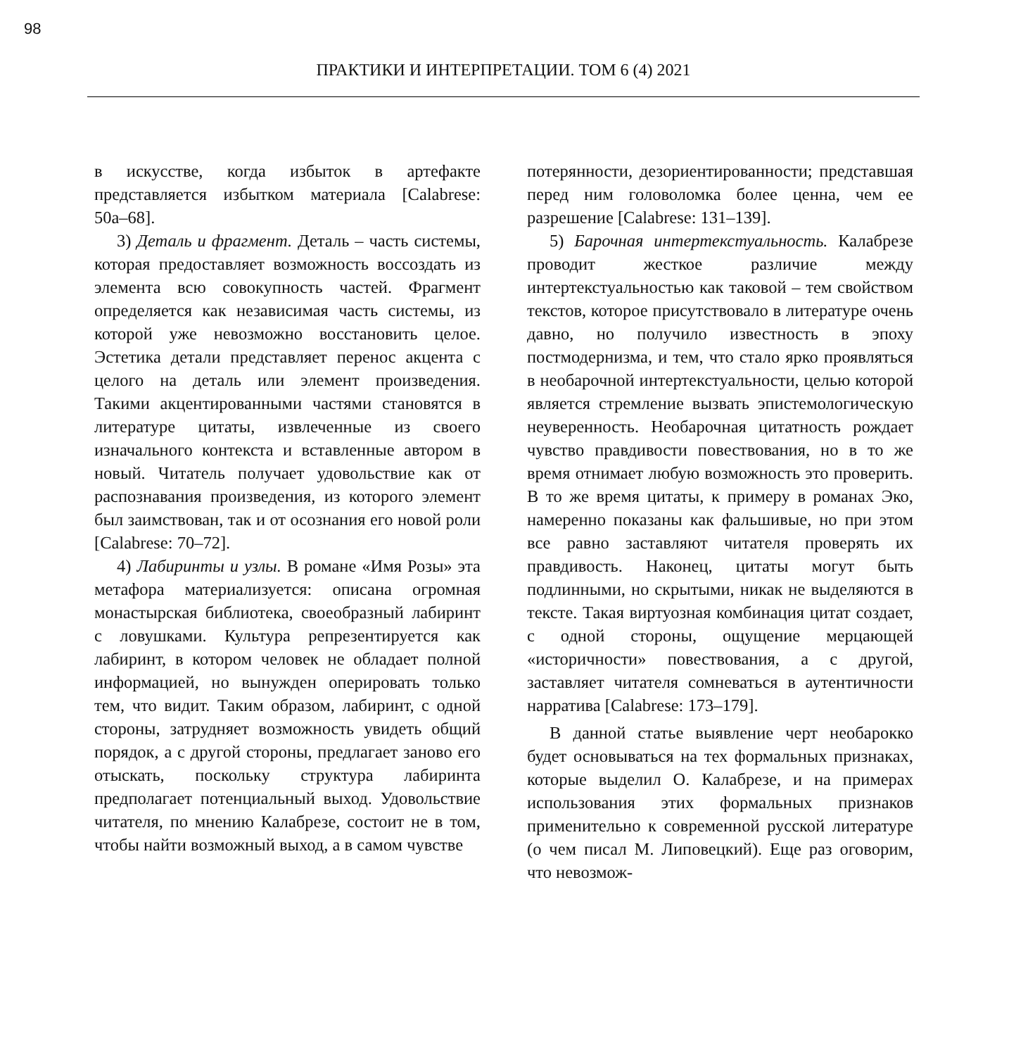98
ПРАКТИКИ И ИНТЕРПРЕТАЦИИ. ТОМ 6 (4) 2021
в искусстве, когда избыток в артефакте представляется избытком материала [Calabrese: 50a–68].
3) Деталь и фрагмент. Деталь – часть системы, которая предоставляет возможность воссоздать из элемента всю совокупность частей. Фрагмент определяется как независимая часть системы, из которой уже невозможно восстановить целое. Эстетика детали представляет перенос акцента с целого на деталь или элемент произведения. Такими акцентированными частями становятся в литературе цитаты, извлеченные из своего изначального контекста и вставленные автором в новый. Читатель получает удовольствие как от распознавания произведения, из которого элемент был заимствован, так и от осознания его новой роли [Calabrese: 70–72].
4) Лабиринты и узлы. В романе «Имя Розы» эта метафора материализуется: описана огромная монастырская библиотека, своеобразный лабиринт с ловушками. Культура репрезентируется как лабиринт, в котором человек не обладает полной информацией, но вынужден оперировать только тем, что видит. Таким образом, лабиринт, с одной стороны, затрудняет возможность увидеть общий порядок, а с другой стороны, предлагает заново его отыскать, поскольку структура лабиринта предполагает потенциальный выход. Удовольствие читателя, по мнению Калабрезе, состоит не в том, чтобы найти возможный выход, а в самом чувстве
потерянности, дезориентированности; представшая перед ним головоломка более ценна, чем ее разрешение [Calabrese: 131–139].
5) Барочная интертекстуальность. Калабрезе проводит жесткое различие между интертекстуальностью как таковой – тем свойством текстов, которое присутствовало в литературе очень давно, но получило известность в эпоху постмодернизма, и тем, что стало ярко проявляться в необарочной интертекстуальности, целью которой является стремление вызвать эпистемологическую неуверенность. Необарочная цитатность рождает чувство правдивости повествования, но в то же время отнимает любую возможность это проверить. В то же время цитаты, к примеру в романах Эко, намеренно показаны как фальшивые, но при этом все равно заставляют читателя проверять их правдивость. Наконец, цитаты могут быть подлинными, но скрытыми, никак не выделяются в тексте. Такая виртуозная комбинация цитат создает, с одной стороны, ощущение мерцающей «историчности» повествования, а с другой, заставляет читателя сомневаться в аутентичности нарратива [Calabrese: 173–179].
В данной статье выявление черт необарокко будет основываться на тех формальных признаках, которые выделил О. Калабрезе, и на примерах использования этих формальных признаков применительно к современной русской литературе (о чем писал М. Липовецкий). Еще раз оговорим, что невозмож-